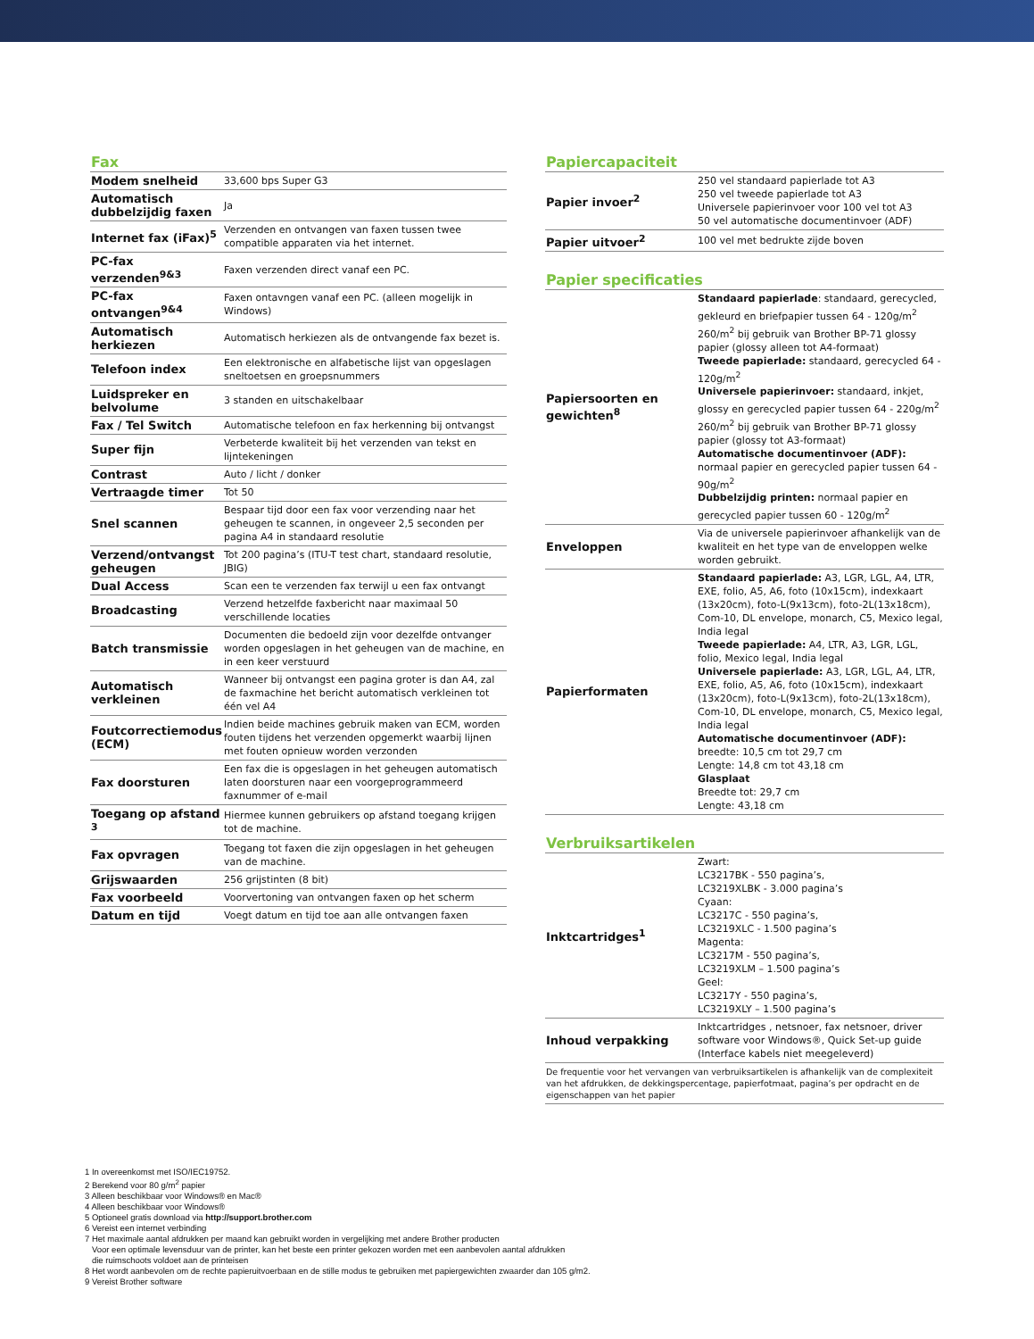Fax
| Modem snelheid | 33,600 bps Super G3 |
| Automatisch dubbelzijdig faxen | Ja |
| Internet fax (iFax)<sup>5</sup> | Verzenden en ontvangen van faxen tussen twee compatible apparaten via het internet. |
| PC-fax verzenden<sup>9&3</sup> | Faxen verzenden direct vanaf een PC. |
| PC-fax ontvangen<sup>9&4</sup> | Faxen ontavngen vanaf een PC. (alleen mogelijk in Windows) |
| Automatisch herkiezen | Automatisch herkiezen als de ontvangende fax bezet is. |
| Telefoon index | Een elektronische en alfabetische lijst van opgeslagen sneltoetsen en groepsnummers |
| Luidspreker en belvolume | 3 standen en uitschakelbaar |
| Fax / Tel Switch | Automatische telefoon en fax herkenning bij ontvangst |
| Super fijn | Verbeterde kwaliteit bij het verzenden van tekst en lijntekeningen |
| Contrast | Auto / licht / donker |
| Vertraagde timer | Tot 50 |
| Snel scannen | Bespaar tijd door een fax voor verzending naar het geheugen te scannen, in ongeveer 2,5 seconden per pagina A4 in standaard resolutie |
| Verzend/ontvangst geheugen | Tot 200 pagina’s (ITU-T test chart, standaard resolutie, JBIG) |
| Dual Access | Scan een te verzenden fax terwijl u een fax ontvangt |
| Broadcasting | Verzend hetzelfde faxbericht naar maximaal 50 verschillende locaties |
| Batch transmissie | Documenten die bedoeld zijn voor dezelfde ontvanger worden opgeslagen in het geheugen van de machine, en in een keer verstuurd |
| Automatisch verkleinen | Wanneer bij ontvangst een pagina groter is dan A4, zal de faxmachine het bericht automatisch verkleinen tot één vel A4 |
| Foutcorrectiemodus (ECM) | Indien beide machines gebruik maken van ECM, worden fouten tijdens het verzenden opgemerkt waarbij lijnen met fouten opnieuw worden verzonden |
| Fax doorsturen | Een fax die is opgeslagen in het geheugen automatisch laten doorsturen naar een voorgeprogrammeerd faxnummer of e-mail |
| Toegang op afstand <sup>3</sup> | Hiermee kunnen gebruikers op afstand toegang krijgen tot de machine. |
| Fax opvragen | Toegang tot faxen die zijn opgeslagen in het geheugen van de machine. |
| Grijswaarden | 256 grijstinten (8 bit) |
| Fax voorbeeld | Voorvertoning van ontvangen faxen op het scherm |
| Datum en tijd | Voegt datum en tijd toe aan alle ontvangen faxen |
Papiercapaciteit
| Papier invoer<sup>2</sup> | 250 vel standaard papierlade tot A3 250 vel tweede papierlade tot A3 Universele papierinvoer voor 100 vel tot A3 50 vel automatische documentinvoer (ADF) |
| Papier uitvoer<sup>2</sup> | 100 vel met bedrukte zijde boven |
Papier specificaties
| Papiersoorten en gewichten<sup>8</sup> | Standaard papierlade : standaard, gerecycled, gekleurd en briefpapier tussen 64 - 120g/m<sup>2</sup> 260/m<sup>2</sup> bij gebruik van Brother BP-71 glossy papier (glossy alleen tot A4-formaat) Tweede papierlade: standaard, gerecycled 64 - 120g/m<sup>2</sup> Universele papierinvoer: standaard, inkjet, glossy en gerecycled papier tussen 64 - 220g/m<sup>2</sup> 260/m<sup>2</sup> bij gebruik van Brother BP-71 glossy papier (glossy tot A3-formaat) Automatische documentinvoer (ADF): normaal papier en gerecycled papier tussen 64 - 90g/m<sup>2</sup> Dubbelzijdig printen: normaal papier en gerecycled papier tussen 60 - 120g/m<sup>2</sup> |
| Enveloppen | Via de universele papierinvoer afhankelijk van de kwaliteit en het type van de enveloppen welke worden gebruikt. |
| Papierformaten | Standaard papierlade: A3, LGR, LGL, A4, LTR, EXE, folio, A5, A6, foto (10x15cm), indexkaart (13x20cm), foto-L(9x13cm), foto-2L(13x18cm), Com-10, DL envelope, monarch, C5, Mexico legal, India legal Tweede papierlade: A4, LTR, A3, LGR, LGL, folio, Mexico legal, India legal Universele papierlade: A3, LGR, LGL, A4, LTR, EXE, folio, A5, A6, foto (10x15cm), indexkaart (13x20cm), foto-L(9x13cm), foto-2L(13x18cm), Com-10, DL envelope, monarch, C5, Mexico legal, India legal Automatische documentinvoer (ADF): breedte: 10,5 cm tot 29,7 cm Lengte: 14,8 cm tot 43,18 cm Glasplaat Breedte tot: 29,7 cm Lengte: 43,18 cm |
Verbruiksartikelen
| Inktcartridges<sup>1</sup> | Zwart: LC3217BK - 550 pagina’s, LC3219XLBK - 3.000 pagina’s Cyaan: LC3217C - 550 pagina’s, LC3219XLC - 1.500 pagina’s Magenta: LC3217M - 550 pagina’s, LC3219XLM – 1.500 pagina’s Geel: LC3217Y - 550 pagina’s, LC3219XLY – 1.500 pagina’s |
| Inhoud verpakking | Inktcartridges , netsnoer, fax netsnoer, driver software voor Windows®, Quick Set-up guide (Interface kabels niet meegeleverd) |
De frequentie voor het vervangen van verbruiksartikelen is afhankelijk van de complexiteit van het afdrukken, de dekkingspercentage, papierfotmaat, pagina’s per opdracht en de eigenschappen van het papier
1 In overeenkomst met ISO/IEC19752.
2 Berekend voor 80 g/m<sup>2</sup> papier
3 Alleen beschikbaar voor Windows® en Mac®
4 Alleen beschikbaar voor Windows®
5 Optioneel gratis download via http://support.brother.com
6 Vereist een internet verbinding
7 Het maximale aantal afdrukken per maand kan gebruikt worden in vergelijking met andere Brother producten
Voor een optimale levensduur van de printer, kan het beste een printer gekozen worden met een aanbevolen aantal afdrukken
die ruimschoots voldoet aan de printeisen
8 Het wordt aanbevolen om de rechte papieruitvoerbaan en de stille modus te gebruiken met papiergewichten zwaarder dan 105 g/m2.
9 Vereist Brother software